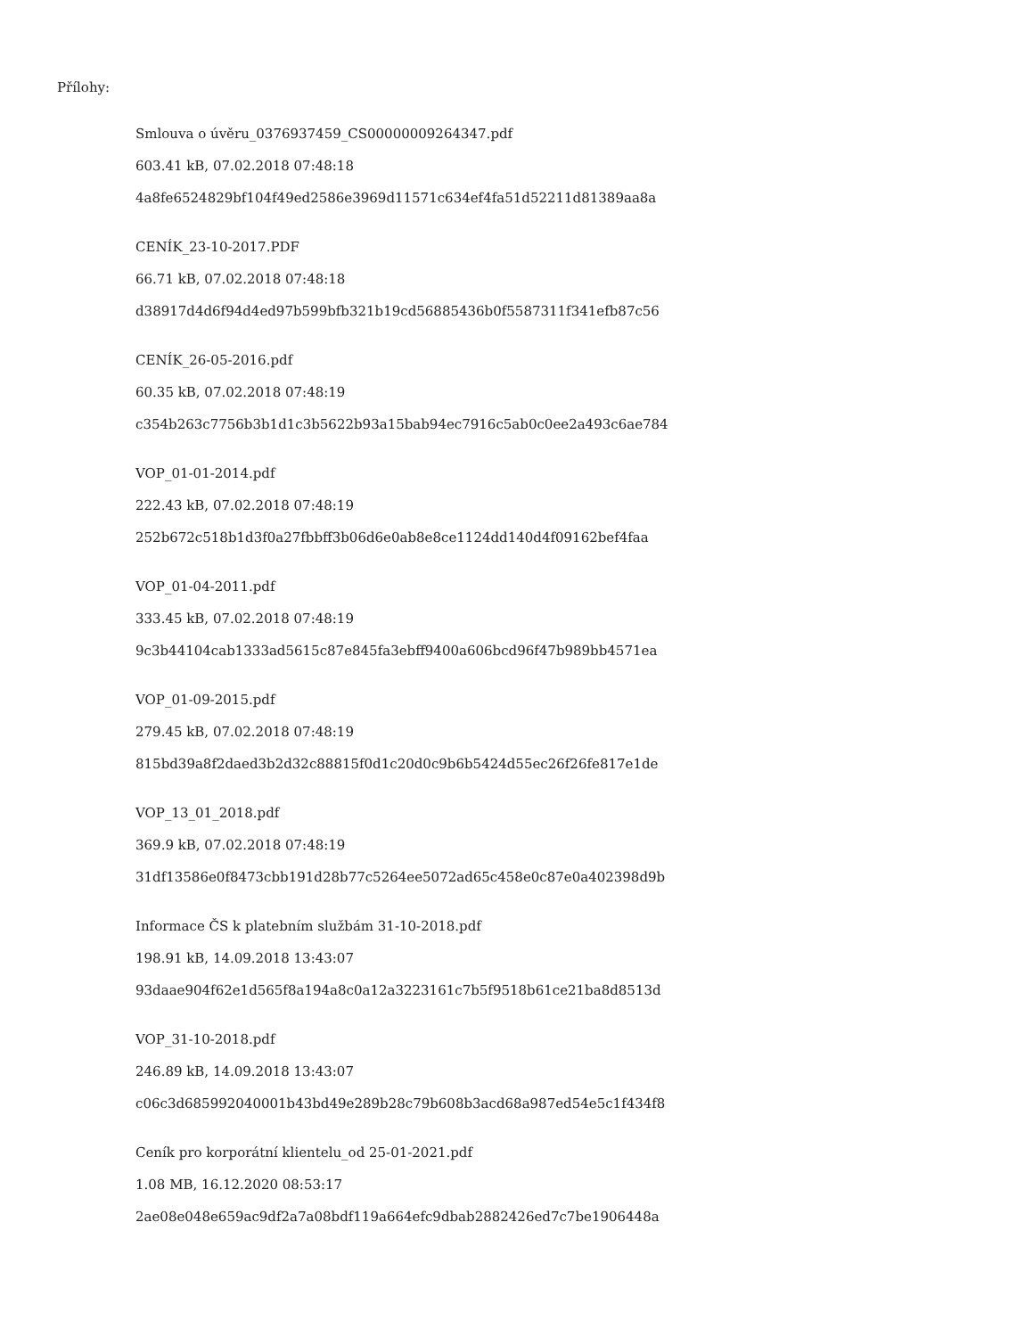Přílohy:
Smlouva o úvěru_0376937459_CS00000009264347.pdf
603.41 kB, 07.02.2018 07:48:18
4a8fe6524829bf104f49ed2586e3969d11571c634ef4fa51d52211d81389aa8a
CENÍK_23-10-2017.PDF
66.71 kB, 07.02.2018 07:48:18
d38917d4d6f94d4ed97b599bfb321b19cd56885436b0f5587311f341efb87c56
CENÍK_26-05-2016.pdf
60.35 kB, 07.02.2018 07:48:19
c354b263c7756b3b1d1c3b5622b93a15bab94ec7916c5ab0c0ee2a493c6ae784
VOP_01-01-2014.pdf
222.43 kB, 07.02.2018 07:48:19
252b672c518b1d3f0a27fbbff3b06d6e0ab8e8ce1124dd140d4f09162bef4faa
VOP_01-04-2011.pdf
333.45 kB, 07.02.2018 07:48:19
9c3b44104cab1333ad5615c87e845fa3ebff9400a606bcd96f47b989bb4571ea
VOP_01-09-2015.pdf
279.45 kB, 07.02.2018 07:48:19
815bd39a8f2daed3b2d32c88815f0d1c20d0c9b6b5424d55ec26f26fe817e1de
VOP_13_01_2018.pdf
369.9 kB, 07.02.2018 07:48:19
31df13586e0f8473cbb191d28b77c5264ee5072ad65c458e0c87e0a402398d9b
Informace ČS k platebním službám 31-10-2018.pdf
198.91 kB, 14.09.2018 13:43:07
93daae904f62e1d565f8a194a8c0a12a3223161c7b5f9518b61ce21ba8d8513d
VOP_31-10-2018.pdf
246.89 kB, 14.09.2018 13:43:07
c06c3d685992040001b43bd49e289b28c79b608b3acd68a987ed54e5c1f434f8
Ceník pro korporátní klientelu_od 25-01-2021.pdf
1.08 MB, 16.12.2020 08:53:17
2ae08e048e659ac9df2a7a08bdf119a664efc9dbab2882426ed7c7be1906448a